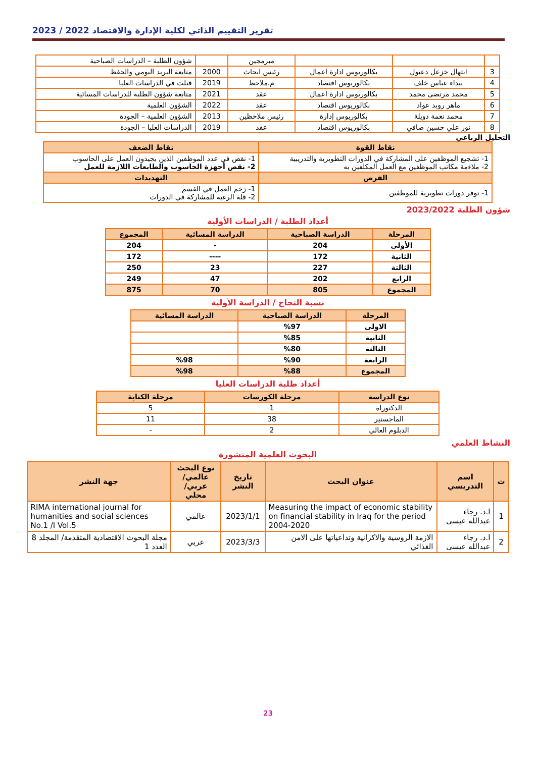تقرير التقييم الذاتي لكلية الإدارة والاقتصاد 2022 / 2023
| | | | مبرمجين | | شؤون الطلبة – الدراسات الصباحية |
| 3 | ابتهال خزعل دعبول | بكالوريوس ادارة اعمال | رئيس ابحاث | 2000 | متابعة البريد اليومي والحفظ |
| 4 | بيداء عباس خلف | بكالوريوس اقتصاد | م.ملاحظ | 2019 | قبلت في الدراسات العليا |
| 5 | محمد مرتضى محمد | بكالوريوس ادارة اعمال | عقد | 2021 | متابعة شؤون الطلبة للدراسات المسائية |
| 6 | ماهر روبد عواد | بكالوريوس اقتصاد | عقد | 2022 | الشؤون العلمية |
| 7 | محمد نعمة دويلة | بكالوريوس إدارة | رئيس ملاحظين | 2013 | الشؤون العلمية – الجودة |
| 8 | نور علي حسين صافي | بكالوريوس اقتصاد | عقد | 2019 | الدراسات العليا – الجودة |
التحليل الرباعي
| نقاط القوة | نقاط الضعف |
| --- | --- |
| 1- تشجيع الموظفين على المشاركة في الدورات التطويرية والتدريبية 2- ملاءمة مكاتب الموظفين مع العمل المكلفين به | 1- نقص في عدد الموظفين الذين يجيدون العمل على الحاسوب 2- نقص أجهزة الحاسوب والطابعات اللازمة للعمل |
| الفرص | التهديدات |
| 1- توفر دورات تطويرية للموظفين | 1- زخم العمل في القسم 2- قلة الرغبة للمشاركة في الدورات |
شؤون الطلبة 2023/2022
أعداد الطلبة / الدراسات الأولية
| المرحلة | الدراسة الصباحية | الدراسة المسائية | المجموع |
| --- | --- | --- | --- |
| الأولى | 204 | - | 204 |
| الثانية | 172 | ---- | 172 |
| الثالثة | 227 | 23 | 250 |
| الرابع | 202 | 47 | 249 |
| المجموع | 805 | 70 | 875 |
نسبة النجاح / الدراسة الأولية
| المرحلة | الدراسة الصباحية | الدراسة المسائية |
| --- | --- | --- |
| الاولى | %97 | |
| الثانية | %85 | |
| الثالثة | %80 | |
| الرابعة | %90 | %98 |
| المجموع | %88 | %98 |
أعداد طلبة الدراسات العليا
| نوع الدراسة | مرحلة الكورسات | مرحلة الكتابة |
| --- | --- | --- |
| الدكتوراه | 1 | 5 |
| الماجستير | 38 | 11 |
| الدبلوم العالي | 2 | - |
النشاط العلمي
البحوث العلمية المنشورة
| ت | اسم التدريسي | عنوان البحث | تاريخ النشر | نوع البحث عالمي/عربي/محلي | جهة النشر |
| --- | --- | --- | --- | --- | --- |
| 1 | ا.د. رجاء عبدالله عيسى | Measuring the impact of economic stability on financial stability in Iraq for the period 2004-2020 | 2023/1/1 | عالمي | RIMA international journal for humanities and social sciences No.1 /I Vol.5 |
| 2 | ا.د. رجاء عبدالله عيسى | الازمة الروسية والاكرانية وتداعياتها على الامن الغذائي | 2023/3/3 | عربي | مجلة البحوث الاقتصادية المتقدمة/ المجلد 8 العدد 1 |
23